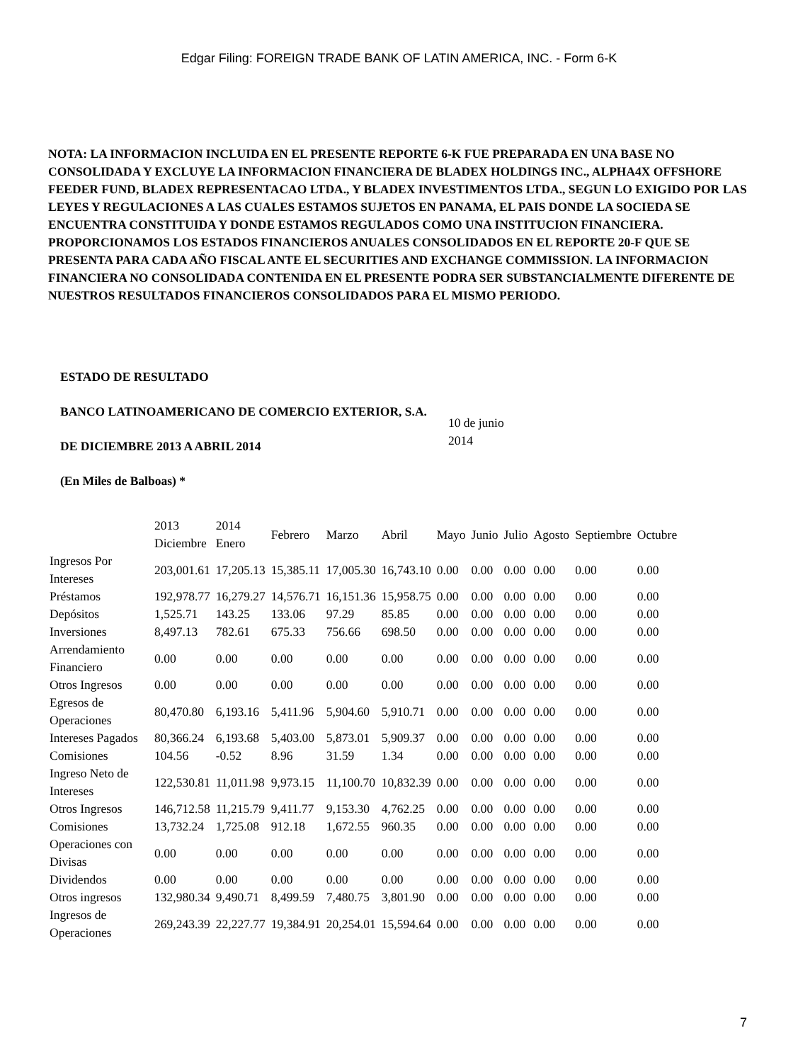Edgar Filing: FOREIGN TRADE BANK OF LATIN AMERICA, INC. - Form 6-K
NOTA: LA INFORMACION INCLUIDA EN EL PRESENTE REPORTE 6-K FUE PREPARADA EN UNA BASE NO CONSOLIDADA Y EXCLUYE LA INFORMACION FINANCIERA DE BLADEX HOLDINGS INC., ALPHA4X OFFSHORE FEEDER FUND, BLADEX REPRESENTACAO LTDA., Y BLADEX INVESTIMENTOS LTDA., SEGUN LO EXIGIDO POR LAS LEYES Y REGULACIONES A LAS CUALES ESTAMOS SUJETOS EN PANAMA, EL PAIS DONDE LA SOCIEDA SE ENCUENTRA CONSTITUIDA Y DONDE ESTAMOS REGULADOS COMO UNA INSTITUCION FINANCIERA. PROPORCIONAMOS LOS ESTADOS FINANCIEROS ANUALES CONSOLIDADOS EN EL REPORTE 20-F QUE SE PRESENTA PARA CADA AÑO FISCAL ANTE EL SECURITIES AND EXCHANGE COMMISSION. LA INFORMACION FINANCIERA NO CONSOLIDADA CONTENIDA EN EL PRESENTE PODRA SER SUBSTANCIALMENTE DIFERENTE DE NUESTROS RESULTADOS FINANCIEROS CONSOLIDADOS PARA EL MISMO PERIODO.
ESTADO DE RESULTADO
BANCO LATINOAMERICANO DE COMERCIO EXTERIOR, S.A.
DE DICIEMBRE 2013 A ABRIL 2014
10 de junio
2014
(En Miles de Balboas) *
| | 2013 Diciembre | 2014 Enero | Febrero | Marzo | Abril | Mayo | Junio | Julio | Agosto | Septiembre | Octubre |
| --- | --- | --- | --- | --- | --- | --- | --- | --- | --- | --- | --- |
| Ingresos Por Intereses | 203,001.61 | 17,205.13 | 15,385.11 | 17,005.30 | 16,743.10 | 0.00 | 0.00 | 0.00 | 0.00 | 0.00 | 0.00 |
| Préstamos | 192,978.77 | 16,279.27 | 14,576.71 | 16,151.36 | 15,958.75 | 0.00 | 0.00 | 0.00 | 0.00 | 0.00 | 0.00 |
| Depósitos | 1,525.71 | 143.25 | 133.06 | 97.29 | 85.85 | 0.00 | 0.00 | 0.00 | 0.00 | 0.00 | 0.00 |
| Inversiones | 8,497.13 | 782.61 | 675.33 | 756.66 | 698.50 | 0.00 | 0.00 | 0.00 | 0.00 | 0.00 | 0.00 |
| Arrendamiento Financiero | 0.00 | 0.00 | 0.00 | 0.00 | 0.00 | 0.00 | 0.00 | 0.00 | 0.00 | 0.00 | 0.00 |
| Otros Ingresos | 0.00 | 0.00 | 0.00 | 0.00 | 0.00 | 0.00 | 0.00 | 0.00 | 0.00 | 0.00 | 0.00 |
| Egresos de Operaciones | 80,470.80 | 6,193.16 | 5,411.96 | 5,904.60 | 5,910.71 | 0.00 | 0.00 | 0.00 | 0.00 | 0.00 | 0.00 |
| Intereses Pagados | 80,366.24 | 6,193.68 | 5,403.00 | 5,873.01 | 5,909.37 | 0.00 | 0.00 | 0.00 | 0.00 | 0.00 | 0.00 |
| Comisiones | 104.56 | -0.52 | 8.96 | 31.59 | 1.34 | 0.00 | 0.00 | 0.00 | 0.00 | 0.00 | 0.00 |
| Ingreso Neto de Intereses | 122,530.81 | 11,011.98 | 9,973.15 | 11,100.70 | 10,832.39 | 0.00 | 0.00 | 0.00 | 0.00 | 0.00 | 0.00 |
| Otros Ingresos | 146,712.58 | 11,215.79 | 9,411.77 | 9,153.30 | 4,762.25 | 0.00 | 0.00 | 0.00 | 0.00 | 0.00 | 0.00 |
| Comisiones | 13,732.24 | 1,725.08 | 912.18 | 1,672.55 | 960.35 | 0.00 | 0.00 | 0.00 | 0.00 | 0.00 | 0.00 |
| Operaciones con Divisas | 0.00 | 0.00 | 0.00 | 0.00 | 0.00 | 0.00 | 0.00 | 0.00 | 0.00 | 0.00 | 0.00 |
| Dividendos | 0.00 | 0.00 | 0.00 | 0.00 | 0.00 | 0.00 | 0.00 | 0.00 | 0.00 | 0.00 | 0.00 |
| Otros ingresos | 132,980.34 | 9,490.71 | 8,499.59 | 7,480.75 | 3,801.90 | 0.00 | 0.00 | 0.00 | 0.00 | 0.00 | 0.00 |
| Ingresos de Operaciones | 269,243.39 | 22,227.77 | 19,384.91 | 20,254.01 | 15,594.64 | 0.00 | 0.00 | 0.00 | 0.00 | 0.00 | 0.00 |
7